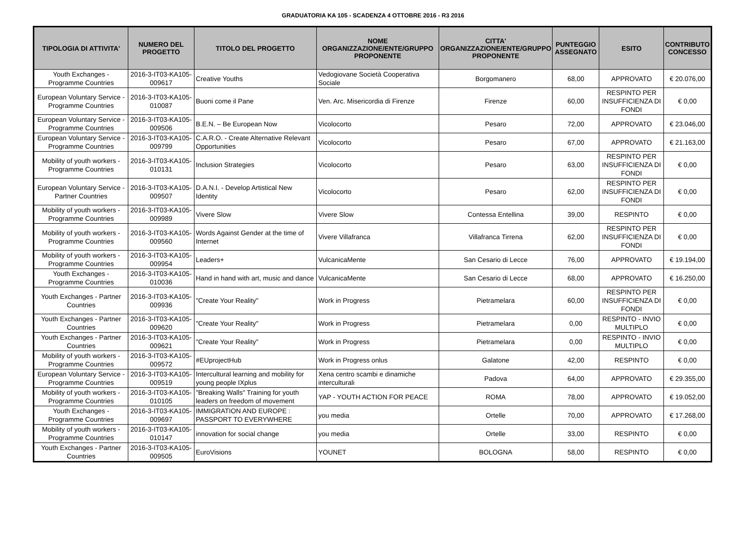GRADUATORIA KA 105 - SCADENZA 4 OTTOBRE 2016 - R3 2016
| TIPOLOGIA DI ATTIVITA' | NUMERO DEL PROGETTO | TITOLO DEL PROGETTO | NOME ORGANIZZAZIONE/ENTE/GRUPPO PROPONENTE | CITTA' ORGANIZZAZIONE/ENTE/GRUPPO PROPONENTE | PUNTEGGIO ASSEGNATO | ESITO | CONTRIBUTO CONCESSO |
| --- | --- | --- | --- | --- | --- | --- | --- |
| Youth Exchanges - Programme Countries | 2016-3-IT03-KA105-009617 | Creative Youths | Vedogiovane Società Cooperativa Sociale | Borgomanero | 68,00 | APPROVATO | € 20.076,00 |
| European Voluntary Service - Programme Countries | 2016-3-IT03-KA105-010087 | Buoni come il Pane | Ven. Arc. Misericordia di Firenze | Firenze | 60,00 | RESPINTO PER INSUFFICIENZA DI FONDI | € 0,00 |
| European Voluntary Service - Programme Countries | 2016-3-IT03-KA105-009506 | B.E.N. – Be European Now | Vicolocorto | Pesaro | 72,00 | APPROVATO | € 23.046,00 |
| European Voluntary Service - Programme Countries | 2016-3-IT03-KA105-009799 | C.A.R.O. - Create Alternative Relevant Opportunities | Vicolocorto | Pesaro | 67,00 | APPROVATO | € 21.163,00 |
| Mobility of youth workers - Programme Countries | 2016-3-IT03-KA105-010131 | Inclusion Strategies | Vicolocorto | Pesaro | 63,00 | RESPINTO PER INSUFFICIENZA DI FONDI | € 0,00 |
| European Voluntary Service - Partner Countries | 2016-3-IT03-KA105-009507 | D.A.N.I. - Develop Artistical New Identity | Vicolocorto | Pesaro | 62,00 | RESPINTO PER INSUFFICIENZA DI FONDI | € 0,00 |
| Mobility of youth workers - Programme Countries | 2016-3-IT03-KA105-009989 | Vivere Slow | Vivere Slow | Contessa Entellina | 39,00 | RESPINTO | € 0,00 |
| Mobility of youth workers - Programme Countries | 2016-3-IT03-KA105-009560 | Words Against Gender at the time of Internet | Vivere Villafranca | Villafranca Tirrena | 62,00 | RESPINTO PER INSUFFICIENZA DI FONDI | € 0,00 |
| Mobility of youth workers - Programme Countries | 2016-3-IT03-KA105-009954 | Leaders+ | VulcanicaMente | San Cesario di Lecce | 76,00 | APPROVATO | € 19.194,00 |
| Youth Exchanges - Programme Countries | 2016-3-IT03-KA105-010036 | Hand in hand with art, music and dance | VulcanicaMente | San Cesario di Lecce | 68,00 | APPROVATO | € 16.250,00 |
| Youth Exchanges - Partner Countries | 2016-3-IT03-KA105-009936 | "Create Your Reality" | Work in Progress | Pietramelara | 60,00 | RESPINTO PER INSUFFICIENZA DI FONDI | € 0,00 |
| Youth Exchanges - Partner Countries | 2016-3-IT03-KA105-009620 | "Create Your Reality" | Work in Progress | Pietramelara | 0,00 | RESPINTO - INVIO MULTIPLO | € 0,00 |
| Youth Exchanges - Partner Countries | 2016-3-IT03-KA105-009621 | "Create Your Reality" | Work in Progress | Pietramelara | 0,00 | RESPINTO - INVIO MULTIPLO | € 0,00 |
| Mobility of youth workers - Programme Countries | 2016-3-IT03-KA105-009572 | #EUprojectHub | Work in Progress onlus | Galatone | 42,00 | RESPINTO | € 0,00 |
| European Voluntary Service - Programme Countries | 2016-3-IT03-KA105-009519 | Intercultural learning and mobility for young people IXplus | Xena centro scambi e dinamiche interculturali | Padova | 64,00 | APPROVATO | € 29.355,00 |
| Mobility of youth workers - Programme Countries | 2016-3-IT03-KA105-010105 | "Breaking Walls" Training for youth leaders on freedom of movement | YAP - YOUTH ACTION FOR PEACE | ROMA | 78,00 | APPROVATO | € 19.052,00 |
| Youth Exchanges - Programme Countries | 2016-3-IT03-KA105-009697 | IMMIGRATION AND EUROPE : PASSPORT TO EVERYWHERE | you media | Ortelle | 70,00 | APPROVATO | € 17.268,00 |
| Mobility of youth workers - Programme Countries | 2016-3-IT03-KA105-010147 | innovation for social change | you media | Ortelle | 33,00 | RESPINTO | € 0,00 |
| Youth Exchanges - Partner Countries | 2016-3-IT03-KA105-009505 | EuroVisions | YOUNET | BOLOGNA | 58,00 | RESPINTO | € 0,00 |